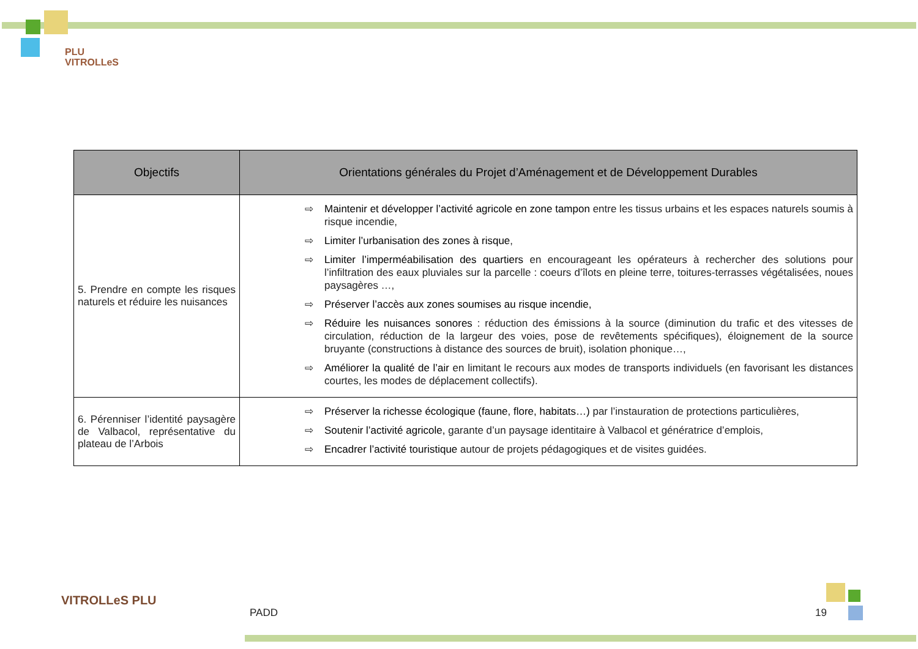PLU
VITROLLeS
| Objectifs | Orientations générales du Projet d’Aménagement et de Développement Durables |
| --- | --- |
| 5. Prendre en compte les risques naturels et réduire les nuisances | ⇨ Maintenir et développer l’activité agricole en zone tampon entre les tissus urbains et les espaces naturels soumis à risque incendie, ⇨ Limiter l’urbanisation des zones à risque , ⇨ Limiter l’imperméabilisation des quartiers en encourageant les opérateurs à rechercher des solutions pour l’infiltration des eaux pluviales sur la parcelle : coeurs d’îlots en pleine terre, toitures-terrasses végétalisées, noues paysagères …, ⇨ Préserver l’accès aux zones soumises au risque incendie, ⇨ Réduire les nuisances sonores : réduction des émissions à la source (diminution du trafic et des vitesses de circulation, réduction de la largeur des voies, pose de revêtements spécifiques), éloignement de la source bruyante (constructions à distance des sources de bruit), isolation phonique…, ⇨ Améliorer la qualité de l’air en limitant le recours aux modes de transports individuels (en favorisant les distances courtes, les modes de déplacement collectifs). |
| 6. Pérenniser l’identité paysagère de Valbacol, représentative du plateau de l’Arbois | ⇨ Préserver la richesse écologique (faune, flore, habitats…) par l’instauration de protections particulières, ⇨ Soutenir l’activité agricole, garante d’un paysage identitaire à Valbacol et génératrice d’emplois, ⇨ Encadrer l’activité touristique autour de projets pédagogiques et de visites guidées. |
VITROLLeS PLU
PADD 19